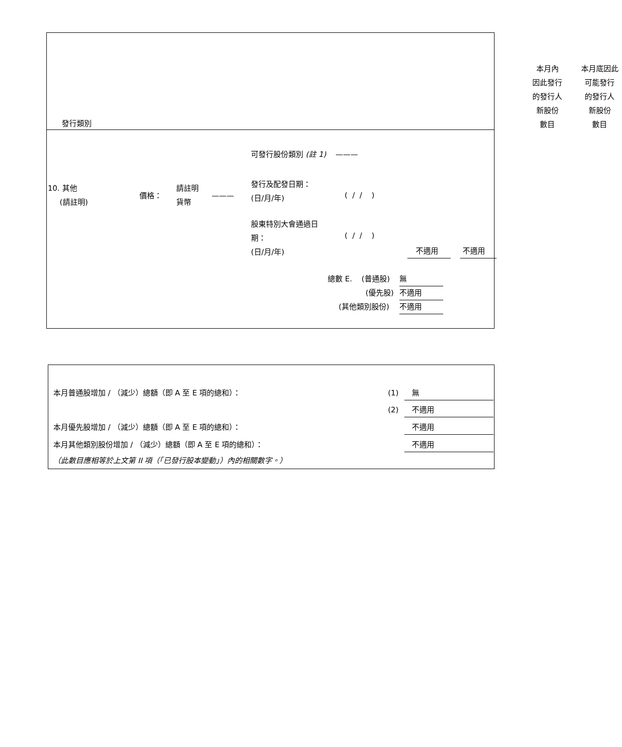發行類別
本月內
因此發行
的發行人
新股份
數目
本月底因此
可能發行
的發行人
新股份
數目
可發行股份類別 (註 1) ———
10. 其他
(請註明)
價格：
請註明
貨幣
———
發行及配發日期：
(日/月/年)
( / / )
股東特別大會通過日
期：
(日/月/年)
( / / )
不適用 不適用
總數 E. (普通股) 無
(優先股) 不適用
(其他類別股份) 不適用
本月普通股增加 / （減少）總額（即 A 至 E 項的總和）：
(1) 無
(2) 不適用
本月優先股增加 / （減少）總額（即 A 至 E 項的總和）：
不適用
本月其他類別股份增加 / （減少）總額（即 A 至 E 項的總和）：
不適用
（此數目應相等於上文第 II 項（「已發行股本變動」）內的相關數字。）